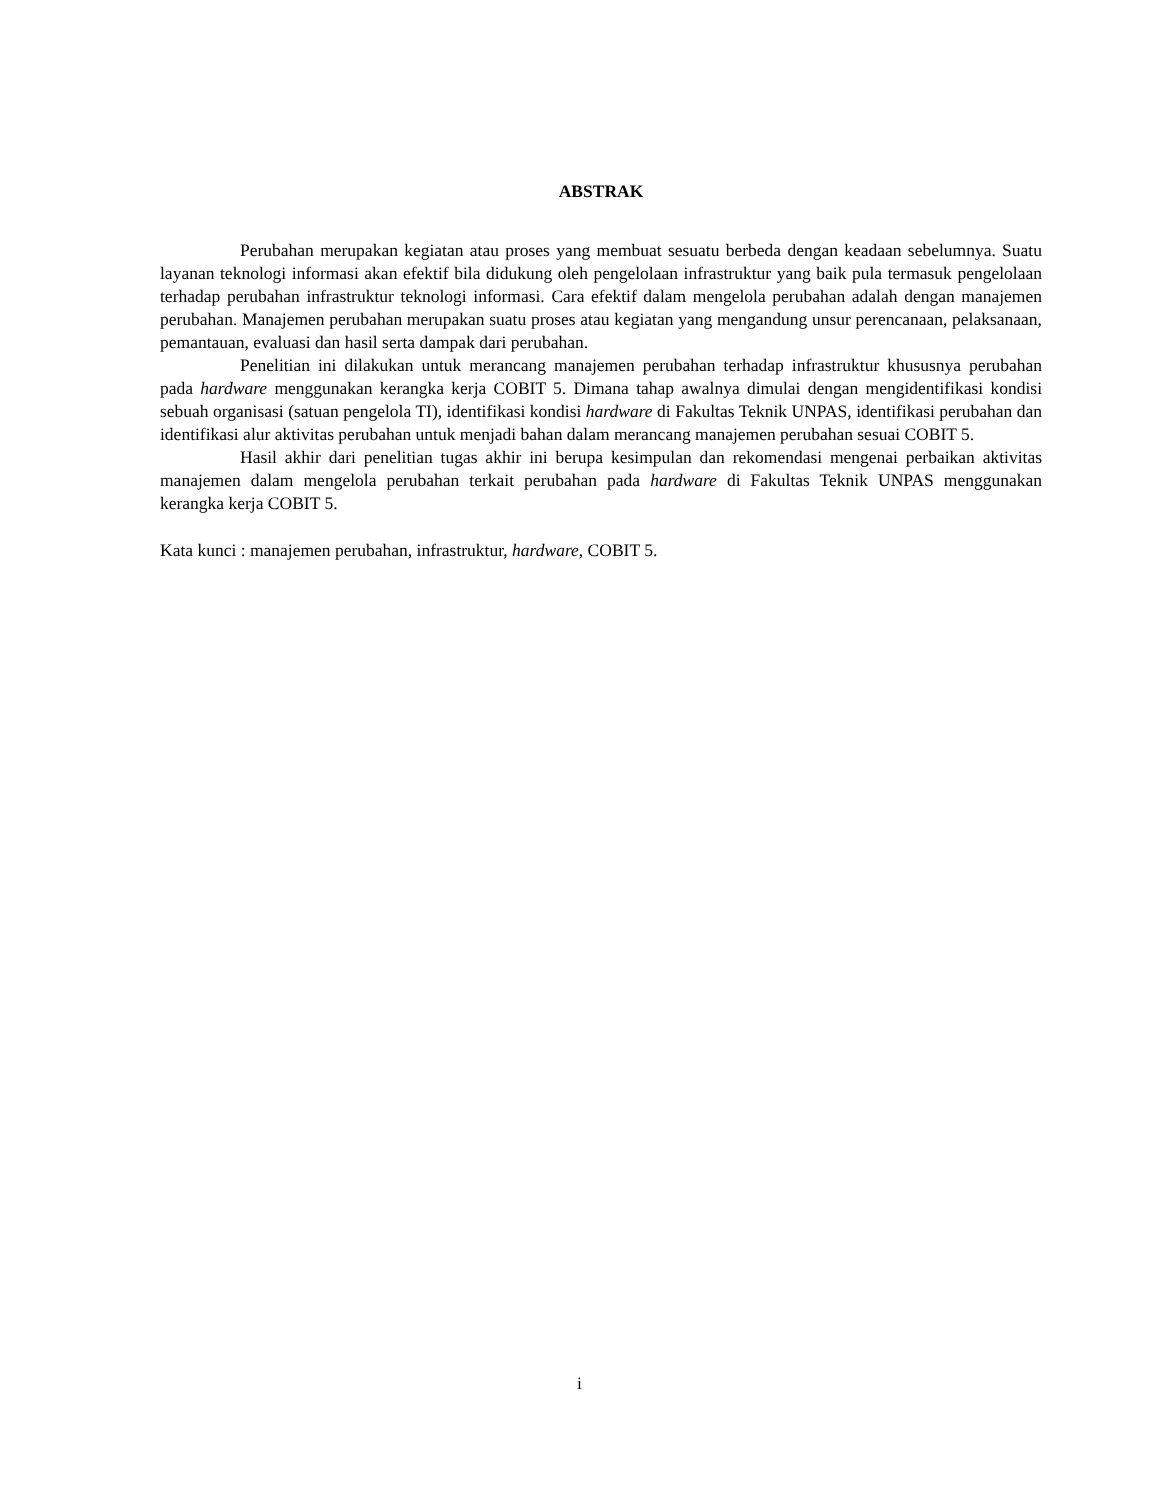ABSTRAK
Perubahan merupakan kegiatan atau proses yang membuat sesuatu berbeda dengan keadaan sebelumnya. Suatu layanan teknologi informasi akan efektif bila didukung oleh pengelolaan infrastruktur yang baik pula termasuk pengelolaan terhadap perubahan infrastruktur teknologi informasi. Cara efektif dalam mengelola perubahan adalah dengan manajemen perubahan. Manajemen perubahan merupakan suatu proses atau kegiatan yang mengandung unsur perencanaan, pelaksanaan, pemantauan, evaluasi dan hasil serta dampak dari perubahan.
Penelitian ini dilakukan untuk merancang manajemen perubahan terhadap infrastruktur khususnya perubahan pada hardware menggunakan kerangka kerja COBIT 5. Dimana tahap awalnya dimulai dengan mengidentifikasi kondisi sebuah organisasi (satuan pengelola TI), identifikasi kondisi hardware di Fakultas Teknik UNPAS, identifikasi perubahan dan identifikasi alur aktivitas perubahan untuk menjadi bahan dalam merancang manajemen perubahan sesuai COBIT 5.
Hasil akhir dari penelitian tugas akhir ini berupa kesimpulan dan rekomendasi mengenai perbaikan aktivitas manajemen dalam mengelola perubahan terkait perubahan pada hardware di Fakultas Teknik UNPAS menggunakan kerangka kerja COBIT 5.
Kata kunci : manajemen perubahan, infrastruktur, hardware, COBIT 5.
i